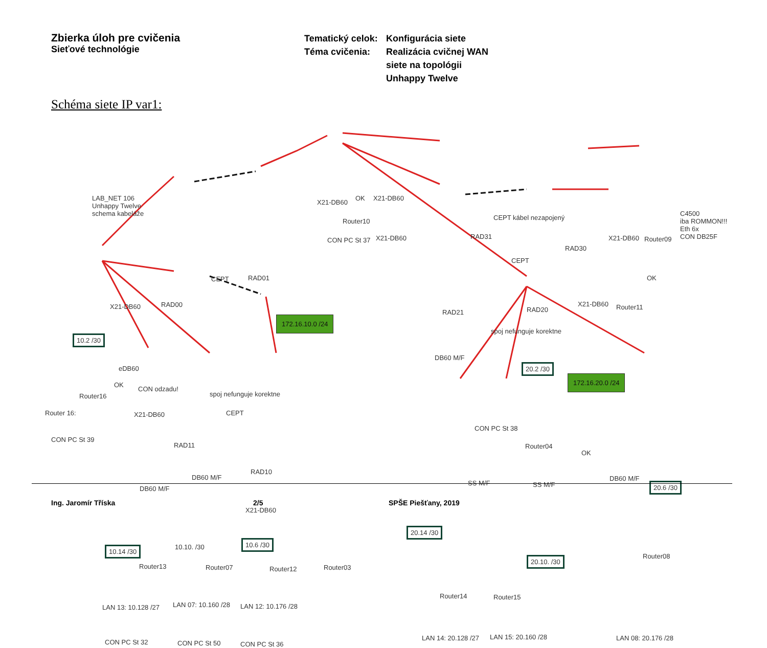Zbierka úloh pre cvičenia
Sieťové technológie
Tematický celok:
Téma cvičenia:
Konfigurácia siete
Realizácia cvičnej WAN
siete na topológii
Unhappy Twelve
Schéma siete IP var1:
LAB_NET 106
Unhappy Twelve
schema kabeláže
172.16.10.0 /24
172.16.20.0 /24
X21-DB60
Router10
OK X21-DB60
RAD31
CON PC St 37 X21-DB60
CEPT kábel nezapojený
RAD30
X21-DB60 Router09
C4500
iba ROMMON!!!
Eth 6x
CON DB25F
CEPT
OK
RAD01
CEPT
RAD00
X21-DB60
RAD21 RAD20
X21-DB60 Router11
spoj nefunguje korektne
10.2 /30
DB60 M/F
20.2 /30
eDB60
OK
CON odzadu!
spoj nefunguje korektne
Router16
Router 16: X21-DB60 CEPT
CON PC St 39
RAD11
CON PC St 38
Router04
OK
DB60 M/F
RAD10
DB60 M/F
SS M/F SS M/F
DB60 M/F
20.6 /30
X21-DB60
20.14 /30
10.14 /30 10.10. /30
10.6 /30
Router08
20.10. /30
Router13 Router07 Router12 Router03
Router14 Router15
LAN 13: 10.128 /27 LAN 07: 10.160 /28 LAN 12: 10.176 /28
LAN 14: 20.128 /27 LAN 15: 20.160 /28 LAN 08: 20.176 /28
CON PC St 32 CON PC St 50 CON PC St 36
Ing. Jaromír Tříska 2/5 SPŠE Piešťany, 2019